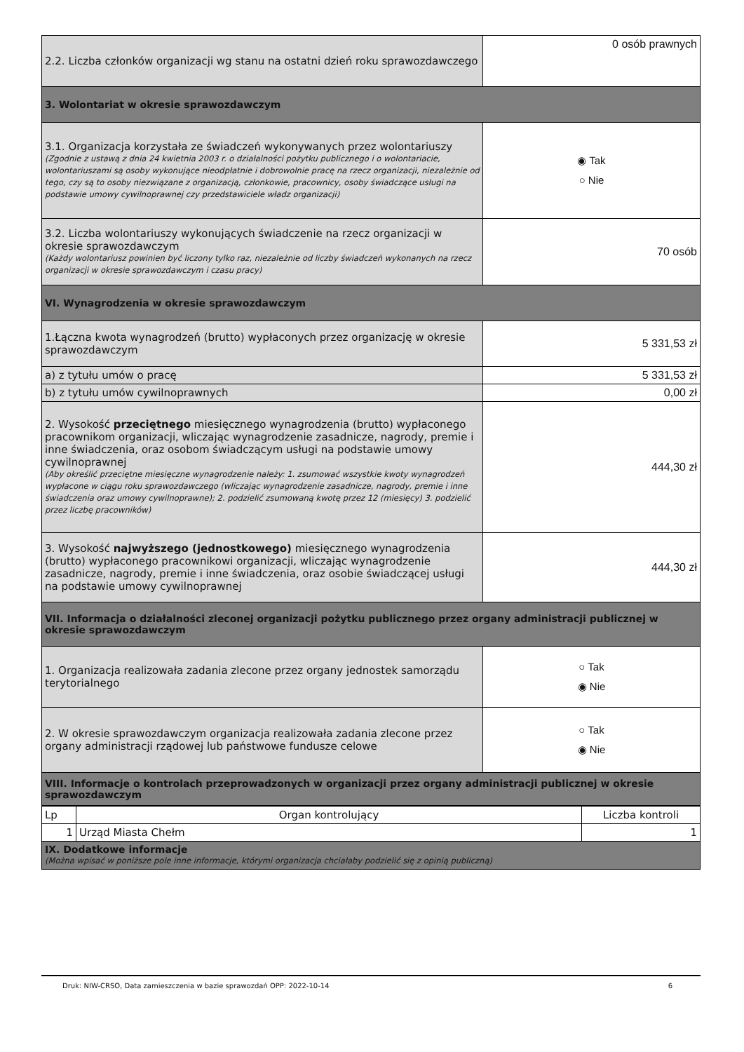| 2.2. Liczba członków organizacji wg stanu na ostatni dzień roku sprawozdawczego | 0 osób prawnych |
| 3. Wolontariat w okresie sprawozdawczym | |
| 3.1. Organizacja korzystała ze świadczeń wykonywanych przez wolontariuszy (Zgodnie z ustawą z dnia 24 kwietnia 2003 r. o działalności pożytku publicznego i o wolontariacie, wolontariuszami są osoby wykonujące nieodpłatnie i dobrowolnie pracę na rzecz organizacji, niezależnie od tego, czy są to osoby niezwiązane z organizacją, członkowie, pracownicy, osoby świadczące usługi na podstawie umowy cywilnoprawnej czy przedstawiciele władz organizacji) | ◉ Tak ○ Nie |
| 3.2. Liczba wolontariuszy wykonujących świadczenie na rzecz organizacji w okresie sprawozdawczym (Każdy wolontariusz powinien być liczony tylko raz, niezależnie od liczby świadczeń wykonanych na rzecz organizacji w okresie sprawozdawczym i czasu pracy) | 70 osób |
| VI. Wynagrodzenia w okresie sprawozdawczym | |
| 1.Łączna kwota wynagrodzeń (brutto) wypłaconych przez organizację w okresie sprawozdawczym | 5 331,53 zł |
| a) z tytułu umów o pracę | 5 331,53 zł |
| b) z tytułu umów cywilnoprawnych | 0,00 zł |
| 2. Wysokość przeciętnego miesięcznego wynagrodzenia (brutto) wypłaconego pracownikom organizacji, wliczając wynagrodzenie zasadnicze, nagrody, premie i inne świadczenia, oraz osobom świadczącym usługi na podstawie umowy cywilnoprawnej (Aby określić przeciętne miesięczne wynagrodzenie należy: 1. zsumować wszystkie kwoty wynagrodzeń wypłacone w ciągu roku sprawozdawczego (wliczając wynagrodzenie zasadnicze, nagrody, premie i inne świadczenia oraz umowy cywilnoprawne); 2. podzielić zsumowaną kwotę przez 12 (miesięcy) 3. podzielić przez liczbę pracowników) | 444,30 zł |
| 3. Wysokość najwyższego (jednostkowego) miesięcznego wynagrodzenia (brutto) wypłaconego pracownikowi organizacji, wliczając wynagrodzenie zasadnicze, nagrody, premie i inne świadczenia, oraz osobie świadczącej usługi na podstawie umowy cywilnoprawnej | 444,30 zł |
| VII. Informacja o działalności zleconej organizacji pożytku publicznego przez organy administracji publicznej w okresie sprawozdawczym | |
| 1. Organizacja realizowała zadania zlecone przez organy jednostek samorządu terytorialnego | ○ Tak ◉ Nie |
| 2. W okresie sprawozdawczym organizacja realizowała zadania zlecone przez organy administracji rządowej lub państwowe fundusze celowe | ○ Tak ◉ Nie |
| VIII. Informacje o kontrolach przeprowadzonych w organizacji przez organy administracji publicznej w okresie sprawozdawczym | |
| Lp | Organ kontrolujący | Liczba kontroli |
| 1 | Urząd Miasta Chełm | 1 |
| IX. Dodatkowe informacje (Można wpisać w poniższe pole inne informacje, którymi organizacja chciałaby podzielić się z opinią publiczną) | | |
Druk: NIW-CRSO, Data zamieszczenia w bazie sprawozdań OPP: 2022-10-14 6